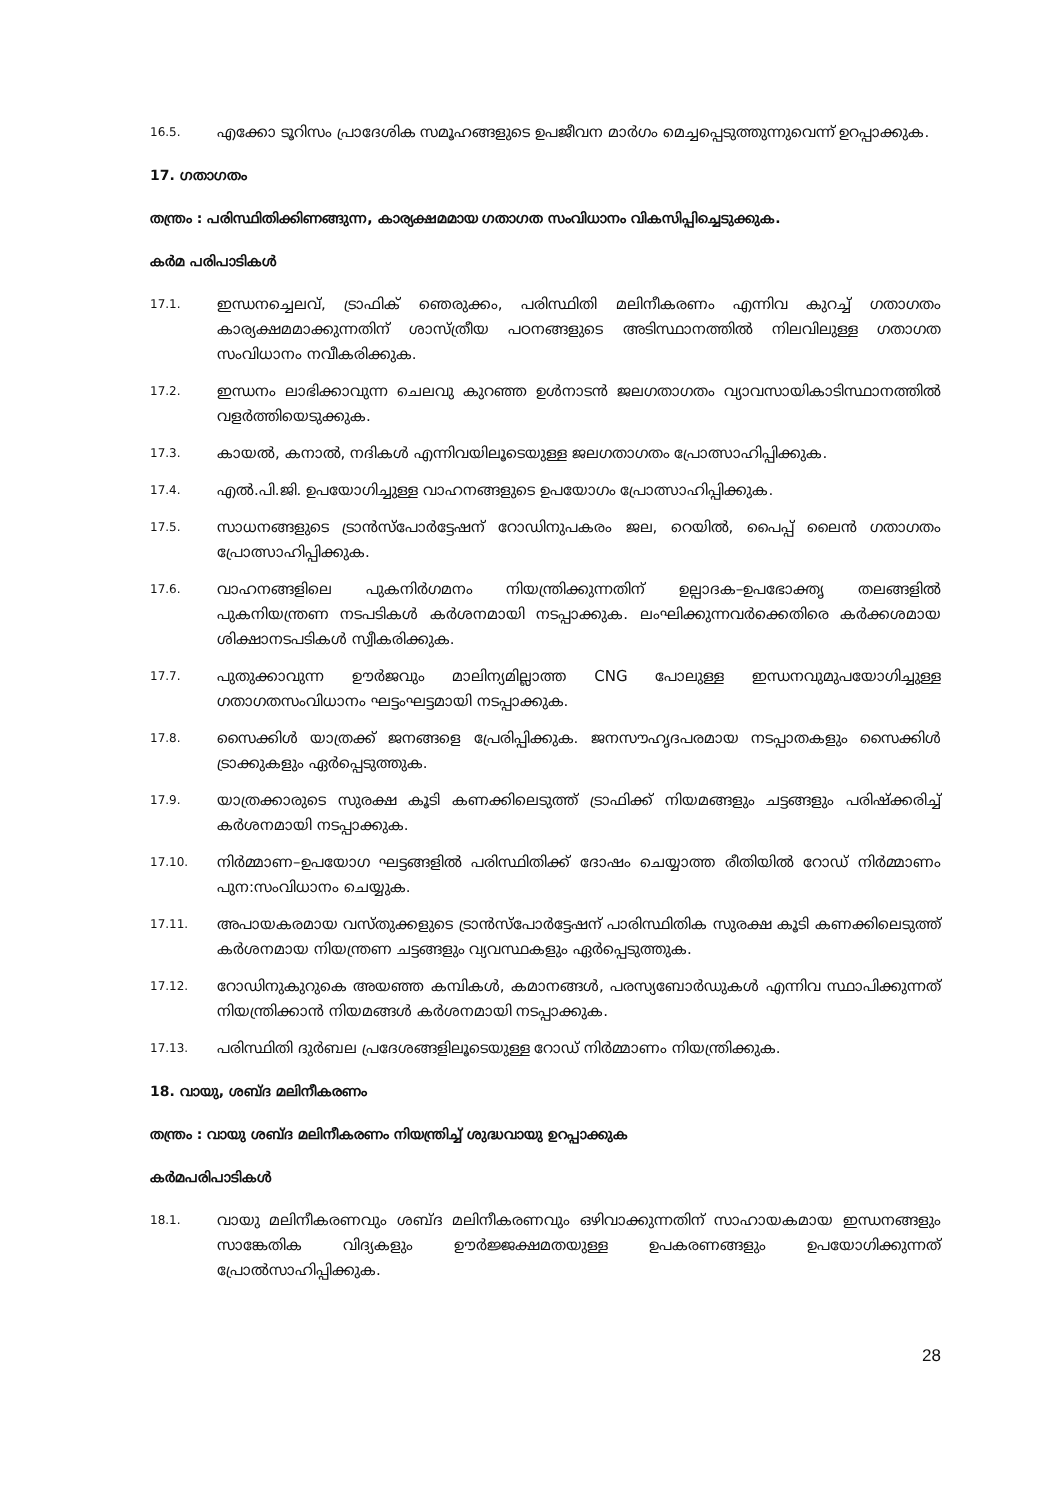16.5. എക്കോ ടൂറിസം പ്രാദേശിക സമൂഹങ്ങളുടെ ഉപജീവന മാർഗം മെച്ചപ്പെടുത്തുന്നുവെന്ന് ഉറപ്പാക്കുക.
17. ഗതാഗതം
തന്ത്രം : പരിസ്ഥിതിക്കിണങ്ങുന്ന, കാര്യക്ഷമമായ ഗതാഗത സംവിധാനം വികസിപ്പിച്ചെടുക്കുക.
കർമ പരിപാടികൾ
17.1. ഇന്ധനച്ചെലവ്, ട്രാഫിക് ഞെരുക്കം, പരിസ്ഥിതി മലിനീകരണം എന്നിവ കുറച്ച് ഗതാഗതം കാര്യക്ഷമമാക്കുന്നതിന് ശാസ്ത്രീയ പഠനങ്ങളുടെ അടിസ്ഥാനത്തിൽ നിലവിലുള്ള ഗതാഗത സംവിധാനം നവീകരിക്കുക.
17.2. ഇന്ധനം ലാഭിക്കാവുന്ന ചെലവു കുറഞ്ഞ ഉൾനാടൻ ജലഗതാഗതം വ്യാവസായികാടിസ്ഥാനത്തിൽ വളർത്തിയെടുക്കുക.
17.3. കായൽ, കനാൽ, നദികൾ എന്നിവയിലൂടെയുള്ള ജലഗതാഗതം പ്രോത്സാഹിപ്പിക്കുക.
17.4. എൽ.പി.ജി. ഉപയോഗിച്ചുള്ള വാഹനങ്ങളുടെ ഉപയോഗം പ്രോത്സാഹിപ്പിക്കുക.
17.5. സാധനങ്ങളുടെ ട്രാൻസ്പോർട്ടേഷന് റോഡിനുപകരം ജല, റെയിൽ, പൈപ്പ് ലൈൻ ഗതാഗതം പ്രോത്സാഹിപ്പിക്കുക.
17.6. വാഹനങ്ങളിലെ പുകനിർഗമനം നിയന്ത്രിക്കുന്നതിന് ഉല്പാദക–ഉപഭോക്തൃ തലങ്ങളിൽ പുകനിയന്ത്രണ നടപടികൾ കർശനമായി നടപ്പാക്കുക. ലംഘിക്കുന്നവർക്കെതിരെ കർക്കശമായ ശിക്ഷാനടപടികൾ സ്വീകരിക്കുക.
17.7. പുതുക്കാവുന്ന ഊർജവും മാലിന്യമില്ലാത്ത CNG പോലുള്ള ഇന്ധനവുമുപയോഗിച്ചുള്ള ഗതാഗതസംവിധാനം ഘട്ടംഘട്ടമായി നടപ്പാക്കുക.
17.8. സൈക്കിൾ യാത്രക്ക് ജനങ്ങളെ പ്രേരിപ്പിക്കുക. ജനസൗഹൃദപരമായ നടപ്പാതകളും സൈക്കിൾ ട്രാക്കുകളും ഏർപ്പെടുത്തുക.
17.9. യാത്രക്കാരുടെ സുരക്ഷ കൂടി കണക്കിലെടുത്ത് ട്രാഫിക്ക് നിയമങ്ങളും ചട്ടങ്ങളും പരിഷ്ക്കരിച്ച് കർശനമായി നടപ്പാക്കുക.
17.10. നിർമ്മാണ–ഉപയോഗ ഘട്ടങ്ങളിൽ പരിസ്ഥിതിക്ക് ദോഷം ചെയ്യാത്ത രീതിയിൽ റോഡ് നിർമ്മാണം പുന:സംവിധാനം ചെയ്യുക.
17.11. അപായകരമായ വസ്തുക്കളുടെ ട്രാൻസ്പോർട്ടേഷന് പാരിസ്ഥിതിക സുരക്ഷ കൂടി കണക്കിലെടുത്ത് കർശനമായ നിയന്ത്രണ ചട്ടങ്ങളും വ്യവസ്ഥകളും ഏർപ്പെടുത്തുക.
17.12. റോഡിനുകുറുകെ അയഞ്ഞ കമ്പികൾ, കമാനങ്ങൾ, പരസ്യബോർഡുകൾ എന്നിവ സ്ഥാപിക്കുന്നത് നിയന്ത്രിക്കാൻ നിയമങ്ങൾ കർശനമായി നടപ്പാക്കുക.
17.13. പരിസ്ഥിതി ദുർബല പ്രദേശങ്ങളിലൂടെയുള്ള റോഡ് നിർമ്മാണം നിയന്ത്രിക്കുക.
18. വായു, ശബ്ദ മലിനീകരണം
തന്ത്രം : വായു ശബ്ദ മലിനീകരണം നിയന്ത്രിച്ച് ശുദ്ധവായു ഉറപ്പാക്കുക
കർമപരിപാടികൾ
18.1. വായു മലിനീകരണവും ശബ്ദ മലിനീകരണവും ഒഴിവാക്കുന്നതിന് സാഹായകമായ ഇന്ധനങ്ങളും സാങ്കേതിക വിദ്യകളും ഊർജ്ജക്ഷമതയുള്ള ഉപകരണങ്ങളും ഉപയോഗിക്കുന്നത് പ്രോൽസാഹിപ്പിക്കുക.
28